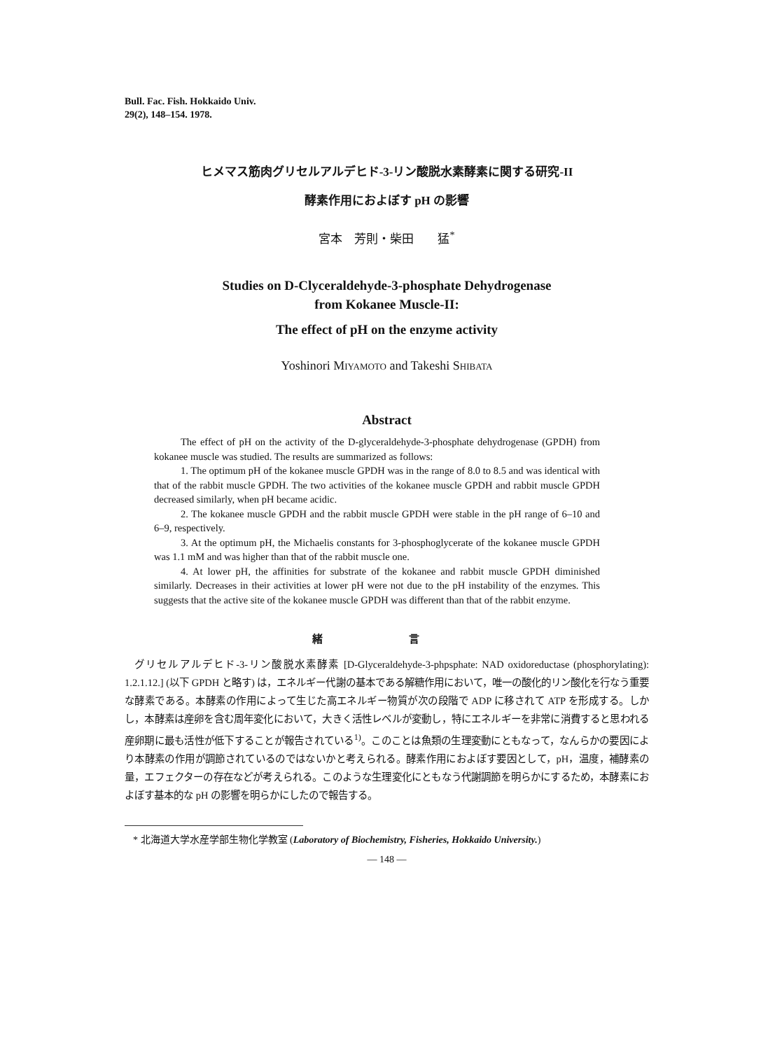Bull. Fac. Fish. Hokkaido Univ.
29(2), 148–154. 1978.
ヒメマス筋肉グリセルアルデヒド-3-リン酸脱水素酵素に関する研究-II
酵素作用におよぼす pH の影響
宮本　芳則・柴田　　猛<sup>*</sup>
Studies on D-Clyceraldehyde-3-phosphate Dehydrogenase
from Kokanee Muscle-II:
The effect of pH on the enzyme activity
Yoshinori MIYAMOTO and Takeshi SHIBATA
Abstract
The effect of pH on the activity of the D-glyceraldehyde-3-phosphate dehydrogenase (GPDH) from kokanee muscle was studied. The results are summarized as follows:
1. The optimum pH of the kokanee muscle GPDH was in the range of 8.0 to 8.5 and was identical with that of the rabbit muscle GPDH. The two activities of the kokanee muscle GPDH and rabbit muscle GPDH decreased similarly, when pH became acidic.
2. The kokanee muscle GPDH and the rabbit muscle GPDH were stable in the pH range of 6–10 and 6–9, respectively.
3. At the optimum pH, the Michaelis constants for 3-phosphoglycerate of the kokanee muscle GPDH was 1.1 mM and was higher than that of the rabbit muscle one.
4. At lower pH, the affinities for substrate of the kokanee and rabbit muscle GPDH diminished similarly. Decreases in their activities at lower pH were not due to the pH instability of the enzymes. This suggests that the active site of the kokanee muscle GPDH was different than that of the rabbit enzyme.
緒 言
グリセルアルデヒド-3-リン酸脱水素酵素 [D-Glyceraldehyde-3-phpsphate: NAD oxidoreductase (phosphorylating): 1.2.1.12.] (以下 GPDH と略す) は，エネルギー代謝の基本である解糖作用において，唯一の酸化的リン酸化を行なう重要な酵素である。本酵素の作用によって生じた高エネルギー物質が次の段階で ADP に移されて ATP を形成する。しかし，本酵素は産卵を含む周年変化において，大きく活性レベルが変動し，特にエネルギーを非常に消費すると思われる産卵期に最も活性が低下することが報告されている<sup>1)</sup>。このことは魚類の生理変動にともなって，なんらかの要因により本酵素の作用が調節されているのではないかと考えられる。酵素作用におよぼす要因として，pH，温度，補酵素の量，エフェクターの存在などが考えられる。このような生理変化にともなう代謝調節を明らかにするため，本酵素におよぼす基本的な pH の影響を明らかにしたので報告する。
* 北海道大学水産学部生物化学教室 (Laboratory of Biochemistry, Fisheries, Hokkaido University.)
— 148 —